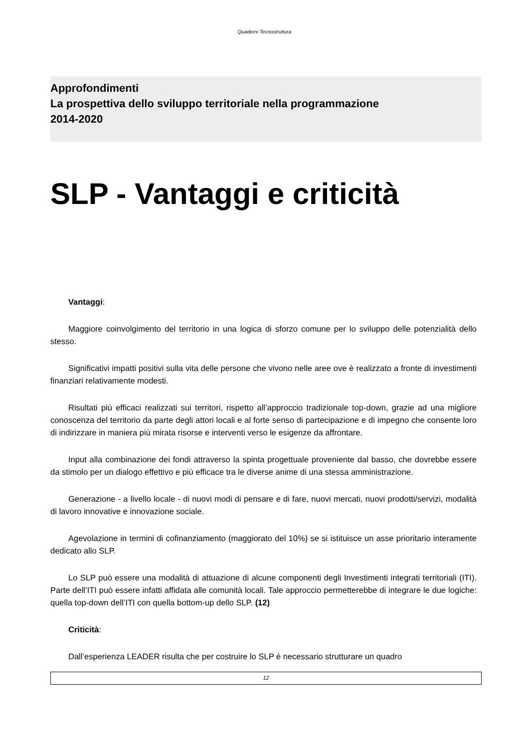Quaderni Tecnostruttura
Approfondimenti
La prospettiva dello sviluppo territoriale nella programmazione
2014-2020
SLP - Vantaggi e criticità
Vantaggi:
Maggiore coinvolgimento del territorio in una logica di sforzo comune per lo sviluppo delle potenzialità dello stesso.
Significativi impatti positivi sulla vita delle persone che vivono nelle aree ove è realizzato a fronte di investimenti finanziari relativamente modesti.
Risultati più efficaci realizzati sui territori, rispetto all’approccio tradizionale top-down, grazie ad una migliore conoscenza del territorio da parte degli attori locali e al forte senso di partecipazione e di impegno che consente loro di indirizzare in maniera più mirata risorse e interventi verso le esigenze da affrontare.
Input alla combinazione dei fondi attraverso la spinta progettuale proveniente dal basso, che dovrebbe essere da stimolo per un dialogo effettivo e più efficace tra le diverse anime di una stessa amministrazione.
Generazione - a livello locale - di nuovi modi di pensare e di fare, nuovi mercati, nuovi prodotti/servizi, modalità di lavoro innovative e innovazione sociale.
Agevolazione in termini di cofinanziamento (maggiorato del 10%) se si istituisce un asse prioritario interamente dedicato allo SLP.
Lo SLP può essere una modalità di attuazione di alcune componenti degli Investimenti integrati territoriali (ITI). Parte dell’ITI può essere infatti affidata alle comunità locali. Tale approccio permetterebbe di integrare le due logiche: quella top-down dell’ITI con quella bottom-up dello SLP. (12)
Criticità:
Dall’esperienza LEADER risulta che per costruire lo SLP è necessario strutturare un quadro
12